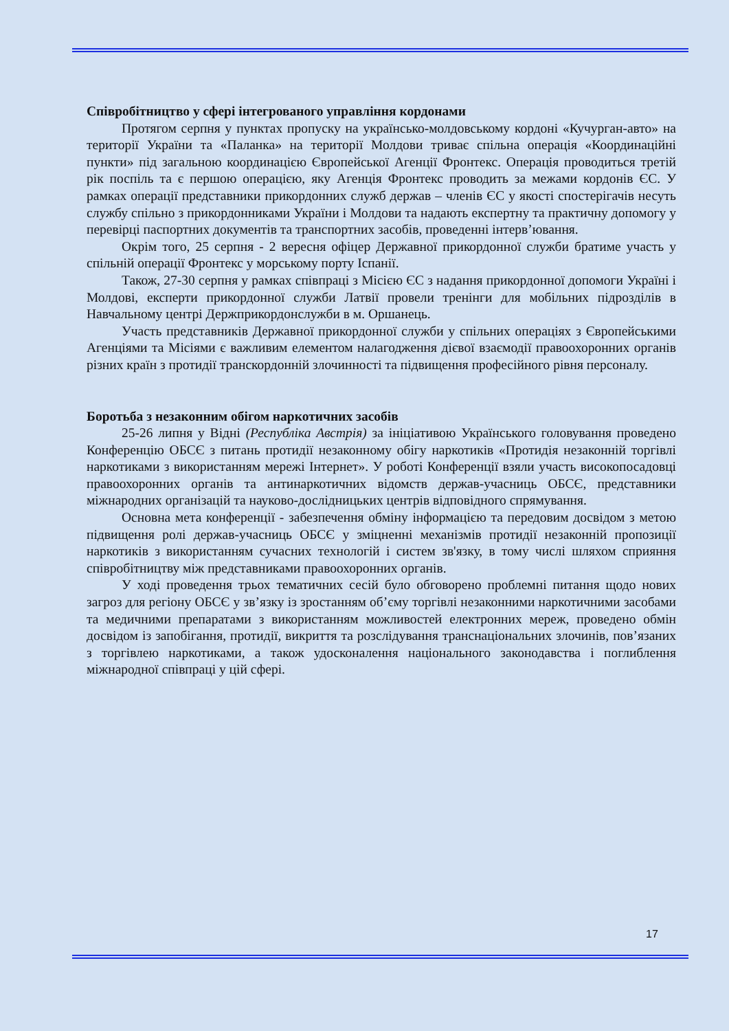Співробітництво у сфері інтегрованого управління кордонами
Протягом серпня у пунктах пропуску на українсько-молдовському кордоні «Кучурган-авто» на території України та «Паланка» на території Молдови триває спільна операція «Координаційні пункти» під загальною координацією Європейської Агенції Фронтекс. Операція проводиться третій рік поспіль та є першою операцією, яку Агенція Фронтекс проводить за межами кордонів ЄС. У рамках операції представники прикордонних служб держав – членів ЄС у якості спостерігачів несуть службу спільно з прикордонниками України і Молдови та надають експертну та практичну допомогу у перевірці паспортних документів та транспортних засобів, проведенні інтерв’ювання.
Окрім того, 25 серпня - 2 вересня офіцер Державної прикордонної служби братиме участь у спільній операції Фронтекс у морському порту Іспанії.
Також, 27-30 серпня у рамках співпраці з Місією ЄС з надання прикордонної допомоги Україні і Молдові, експерти прикордонної служби Латвії провели тренінги для мобільних підрозділів в Навчальному центрі Держприкордонслужби в м. Оршанець.
Участь представників Державної прикордонної служби у спільних операціях з Європейськими Агенціями та Місіями є важливим елементом налагодження дієвої взаємодії правоохоронних органів різних країн з протидії транскордонній злочинності та підвищення професійного рівня персоналу.
Боротьба з незаконним обігом наркотичних засобів
25-26 липня у Відні (Республіка Австрія) за ініціативою Українського головування проведено Конференцію ОБСЄ з питань протидії незаконному обігу наркотиків «Протидія незаконній торгівлі наркотиками з використанням мережі Інтернет». У роботі Конференції взяли участь високопосадовці правоохоронних органів та антинаркотичних відомств держав-учасниць ОБСЄ, представники міжнародних організацій та науково-дослідницьких центрів відповідного спрямування.
Основна мета конференції - забезпечення обміну інформацією та передовим досвідом з метою підвищення ролі держав-учасниць ОБСЄ у зміцненні механізмів протидії незаконній пропозиції наркотиків з використанням сучасних технологій і систем зв'язку, в тому числі шляхом сприяння співробітництву між представниками правоохоронних органів.
У ході проведення трьох тематичних сесій було обговорено проблемні питання щодо нових загроз для регіону ОБСЄ у зв’язку із зростанням об’єму торгівлі незаконними наркотичними засобами та медичними препаратами з використанням можливостей електронних мереж, проведено обмін досвідом із запобігання, протидії, викриття та розслідування транснаціональних злочинів, пов’язаних з торгівлею наркотиками, а також удосконалення національного законодавства і поглиблення міжнародної співпраці у цій сфері.
17